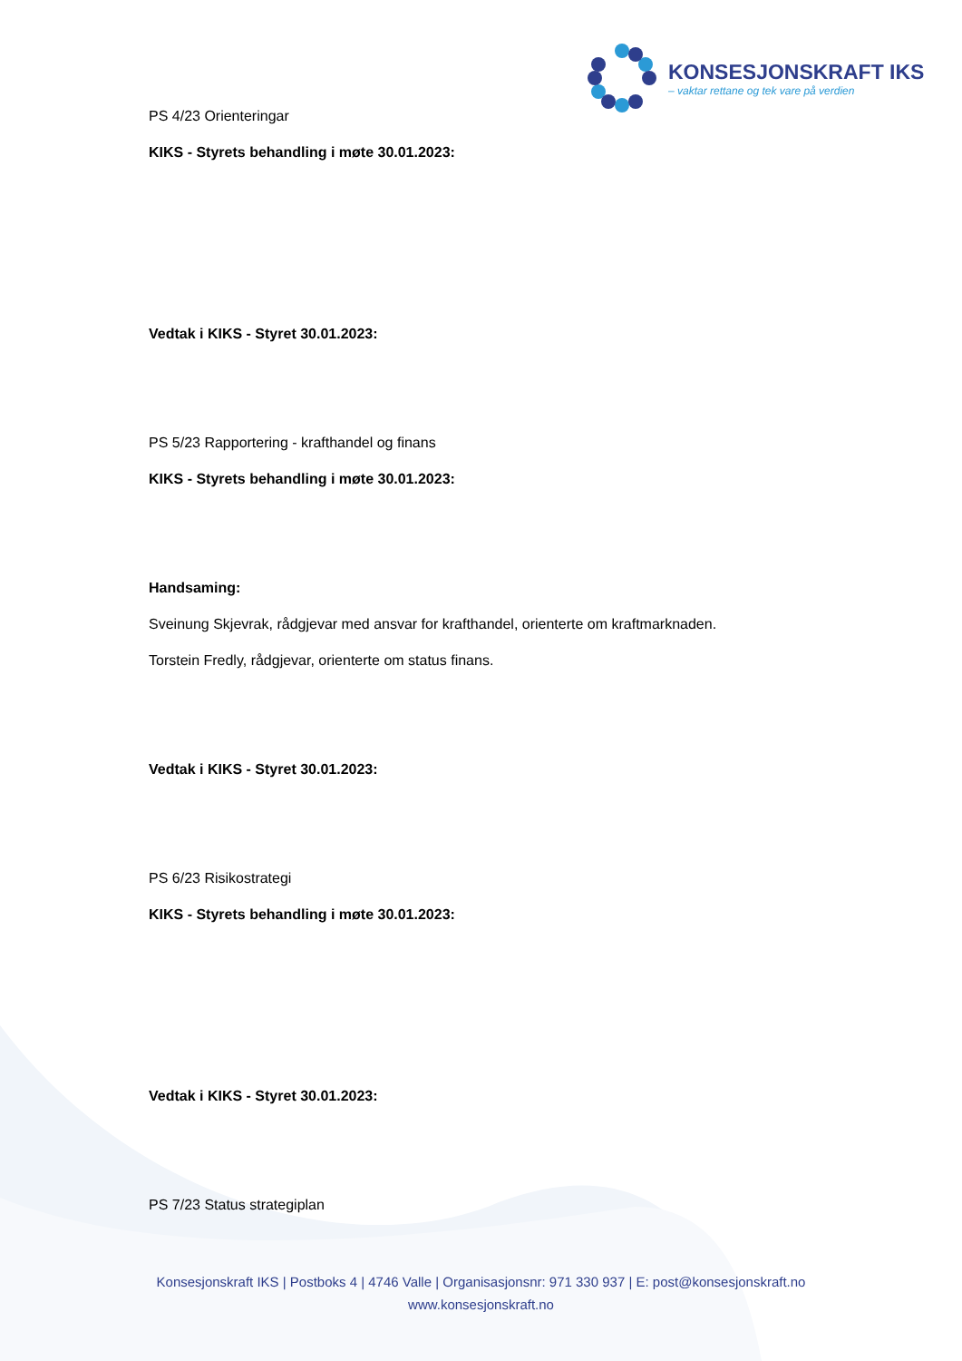KONSESJONSKRAFT IKS
– vaktar rettane og tek vare på verdien
PS 4/23 Orienteringar
KIKS - Styrets behandling i møte 30.01.2023:
Vedtak i KIKS - Styret 30.01.2023:
PS 5/23 Rapportering - krafthandel og finans
KIKS - Styrets behandling i møte 30.01.2023:
Handsaming:
Sveinung Skjevrak, rådgjevar med ansvar for krafthandel, orienterte om kraftmarknaden.
Torstein Fredly, rådgjevar, orienterte om status finans.
Vedtak i KIKS - Styret 30.01.2023:
PS 6/23 Risikostrategi
KIKS - Styrets behandling i møte 30.01.2023:
Vedtak i KIKS - Styret 30.01.2023:
PS 7/23 Status strategiplan
Konsesjonskraft IKS | Postboks 4 | 4746 Valle | Organisasjonsnr: 971 330 937 | E: post@konsesjonskraft.no
www.konsesjonskraft.no